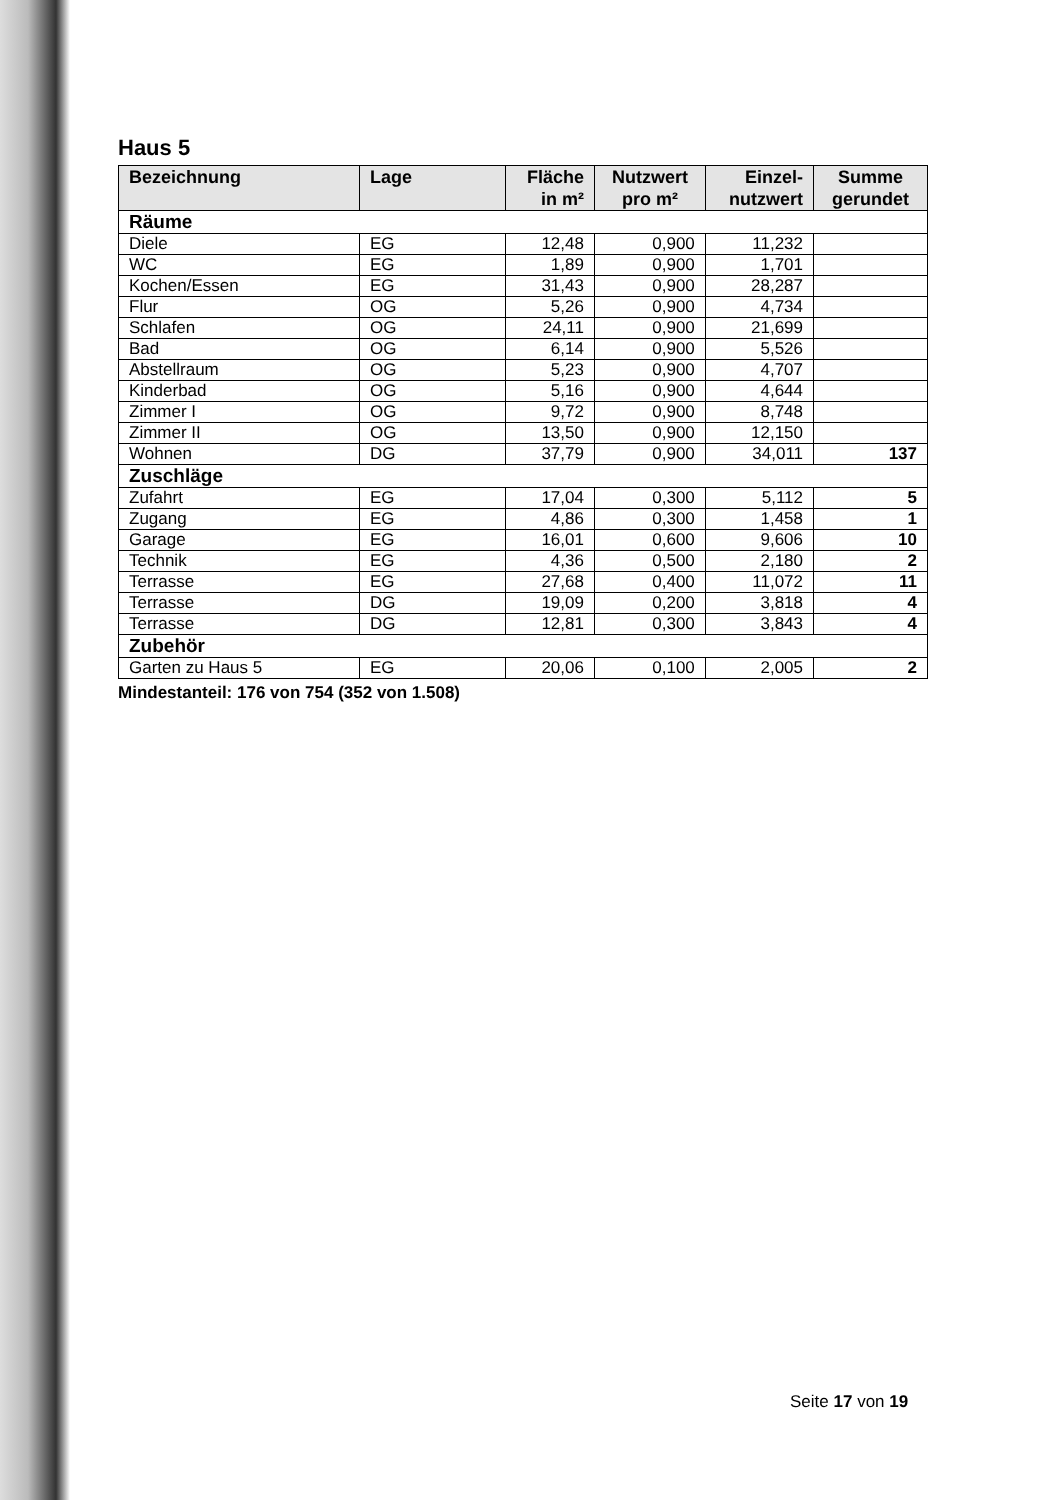Haus 5
| Bezeichnung | Lage | Fläche in m² | Nutzwert pro m² | Einzel-nutzwert | Summe gerundet |
| --- | --- | --- | --- | --- | --- |
| Räume | | | | | |
| Diele | EG | 12,48 | 0,900 | 11,232 | |
| WC | EG | 1,89 | 0,900 | 1,701 | |
| Kochen/Essen | EG | 31,43 | 0,900 | 28,287 | |
| Flur | OG | 5,26 | 0,900 | 4,734 | |
| Schlafen | OG | 24,11 | 0,900 | 21,699 | |
| Bad | OG | 6,14 | 0,900 | 5,526 | |
| Abstellraum | OG | 5,23 | 0,900 | 4,707 | |
| Kinderbad | OG | 5,16 | 0,900 | 4,644 | |
| Zimmer I | OG | 9,72 | 0,900 | 8,748 | |
| Zimmer II | OG | 13,50 | 0,900 | 12,150 | |
| Wohnen | DG | 37,79 | 0,900 | 34,011 | 137 |
| Zuschläge | | | | | |
| Zufahrt | EG | 17,04 | 0,300 | 5,112 | 5 |
| Zugang | EG | 4,86 | 0,300 | 1,458 | 1 |
| Garage | EG | 16,01 | 0,600 | 9,606 | 10 |
| Technik | EG | 4,36 | 0,500 | 2,180 | 2 |
| Terrasse | EG | 27,68 | 0,400 | 11,072 | 11 |
| Terrasse | DG | 19,09 | 0,200 | 3,818 | 4 |
| Terrasse | DG | 12,81 | 0,300 | 3,843 | 4 |
| Zubehör | | | | | |
| Garten zu Haus 5 | EG | 20,06 | 0,100 | 2,005 | 2 |
Mindestanteil: 176 von 754 (352 von 1.508)
Seite 17 von 19